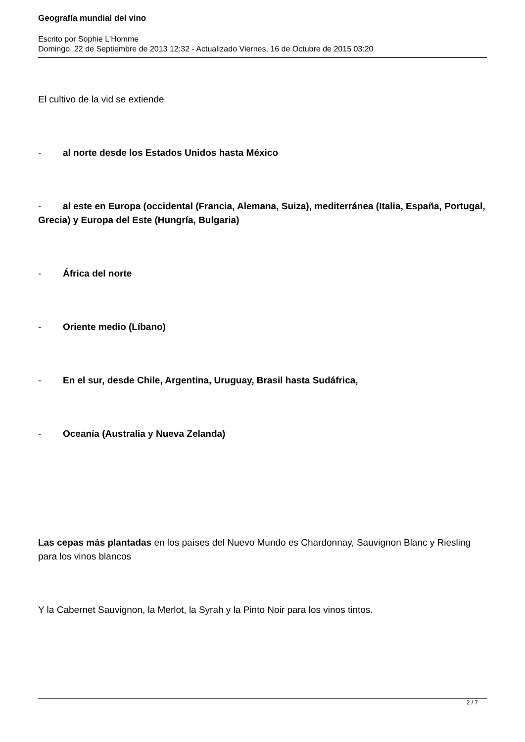Geografía mundial del vino
Escrito por Sophie L'Homme
Domingo, 22 de Septiembre de 2013 12:32 - Actualizado Viernes, 16 de Octubre de 2015 03:20
El cultivo de la vid se extiende
- al norte desde los Estados Unidos hasta México
- al este en Europa (occidental (Francia, Alemana, Suiza), mediterránea (Italia, España, Portugal, Grecia) y Europa del Este (Hungría, Bulgaria)
- África del norte
- Oriente medio (Líbano)
- En el sur, desde Chile, Argentina, Uruguay, Brasil hasta Sudáfrica,
- Oceanía (Australia y Nueva Zelanda)
Las cepas más plantadas en los países del Nuevo Mundo es Chardonnay, Sauvignon Blanc y Riesling para los vinos blancos
Y la Cabernet Sauvignon, la Merlot, la Syrah y la Pinto Noir para los vinos tintos.
2 / 7